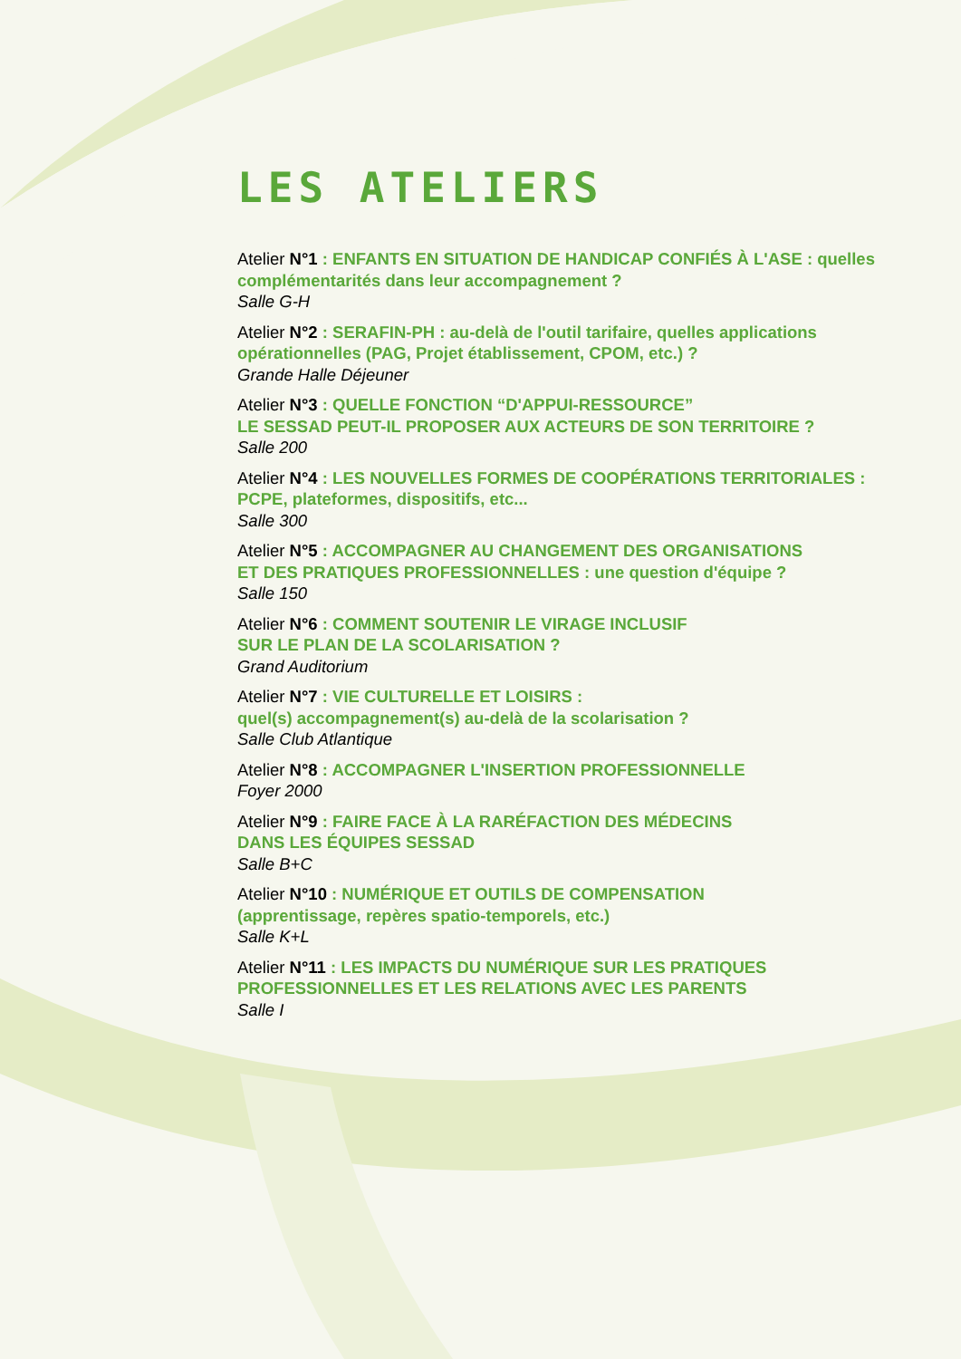LES ATELIERS
Atelier N°1 : ENFANTS EN SITUATION DE HANDICAP CONFIÉS À L'ASE : quelles complémentarités dans leur accompagnement ?
Salle G-H
Atelier N°2 : SERAFIN-PH : au-delà de l'outil tarifaire, quelles applications opérationnelles (PAG, Projet établissement, CPOM, etc.) ?
Grande Halle Déjeuner
Atelier N°3 : QUELLE FONCTION “D'APPUI-RESSOURCE”
LE SESSAD PEUT-IL PROPOSER AUX ACTEURS DE SON TERRITOIRE ?
Salle 200
Atelier N°4 : LES NOUVELLES FORMES DE COOPÉRATIONS TERRITORIALES : PCPE, plateformes, dispositifs, etc...
Salle 300
Atelier N°5 : ACCOMPAGNER AU CHANGEMENT DES ORGANISATIONS
ET DES PRATIQUES PROFESSIONNELLES : une question d'équipe ?
Salle 150
Atelier N°6 : COMMENT SOUTENIR LE VIRAGE INCLUSIF
SUR LE PLAN DE LA SCOLARISATION ?
Grand Auditorium
Atelier N°7 : VIE CULTURELLE ET LOISIRS :
quel(s) accompagnement(s) au-delà de la scolarisation ?
Salle Club Atlantique
Atelier N°8 : ACCOMPAGNER L'INSERTION PROFESSIONNELLE
Foyer 2000
Atelier N°9 : FAIRE FACE À LA RARÉFACTION DES MÉDECINS
DANS LES ÉQUIPES SESSAD
Salle B+C
Atelier N°10 : NUMÉRIQUE ET OUTILS DE COMPENSATION
(apprentissage, repères spatio-temporels, etc.)
Salle K+L
Atelier N°11 : LES IMPACTS DU NUMÉRIQUE SUR LES PRATIQUES
PROFESSIONNELLES ET LES RELATIONS AVEC LES PARENTS
Salle I